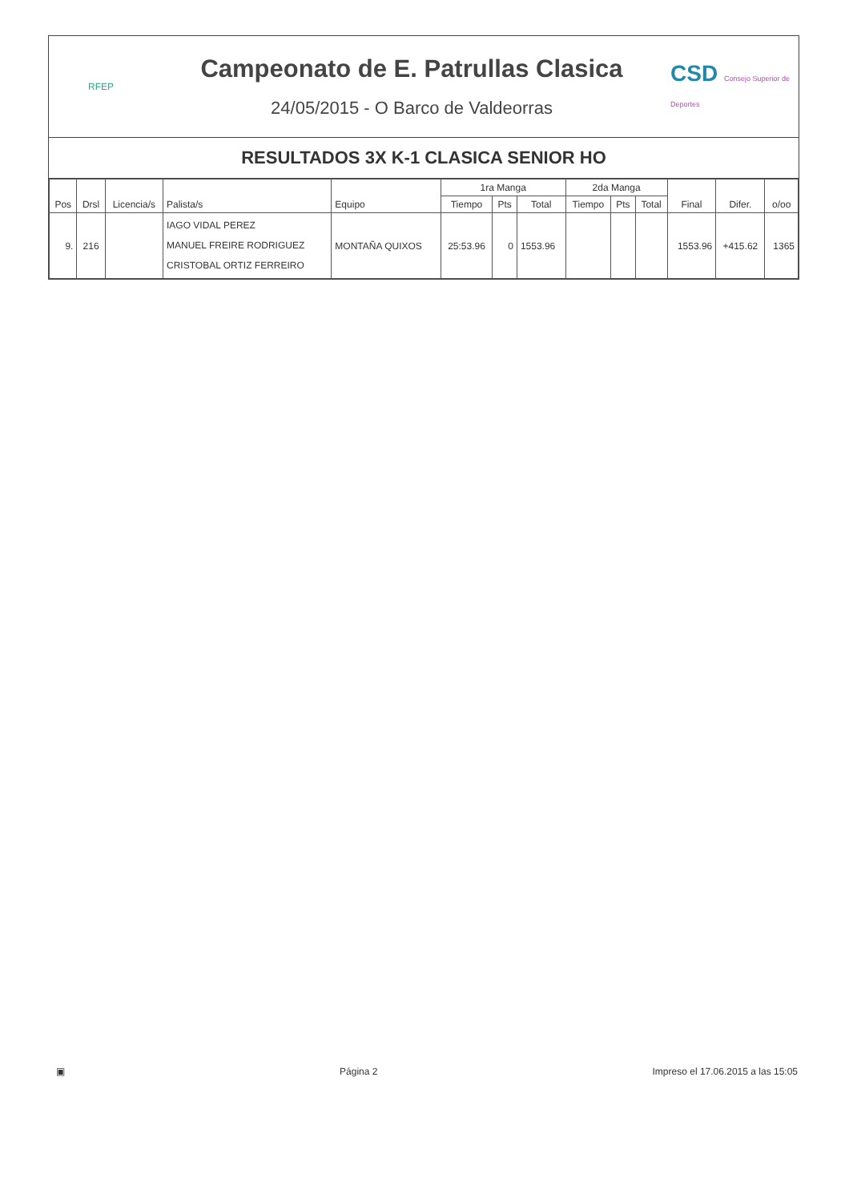RFEP
Campeonato de E. Patrullas Clasica
24/05/2015 - O Barco de Valdeorras
CSD Consejo Superior de Deportes
RESULTADOS 3X K-1 CLASICA SENIOR HO
| Pos | Drsl | Licencia/s | Palista/s | Equipo | 1ra Manga | | | 2da Manga | | | Final | Difer. | o/oo |
| --- | --- | --- | --- | --- | --- | --- | --- | --- | --- | --- | --- | --- | --- |
| | | | | | Tiempo | Pts | Total | Tiempo | Pts | Total | | | |
| 9. | 216 | | IAGO VIDAL PEREZ MANUEL FREIRE RODRIGUEZ CRISTOBAL ORTIZ FERREIRO | MONTAÑA QUIXOS | 25:53.96 | 0 | 1553.96 | | | | 1553.96 | +415.62 | 1365 |
▣ Página 2 Impreso el 17.06.2015 a las 15:05